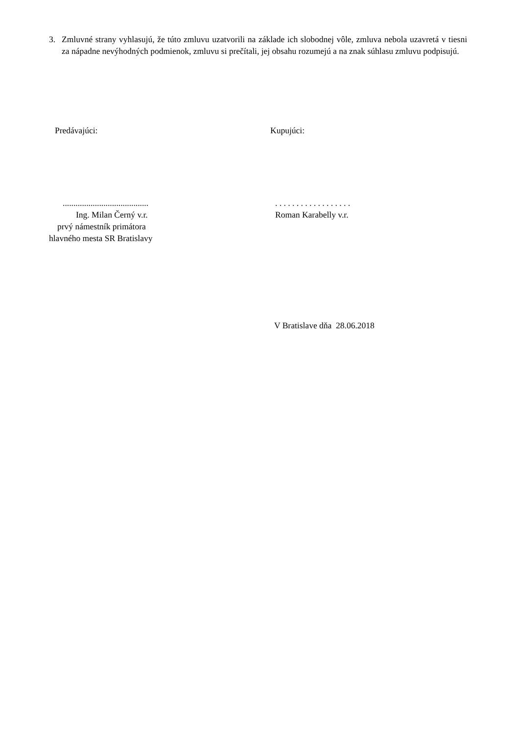3. Zmluvné strany vyhlasujú, že túto zmluvu uzatvorili na základe ich slobodnej vôle, zmluva nebola uzavretá v tiesni za nápadne nevýhodných podmienok, zmluvu si prečítali, jej obsahu rozumejú a na znak súhlasu zmluvu podpisujú.
Predávajúci: Kupujúci:
........................................
Ing. Milan Černý v.r.
prvý námestník primátora
hlavného mesta SR Bratislavy
. . . . . . . . . . . . . . . . . .
Roman Karabelly v.r.
V Bratislave dňa 28.06.2018